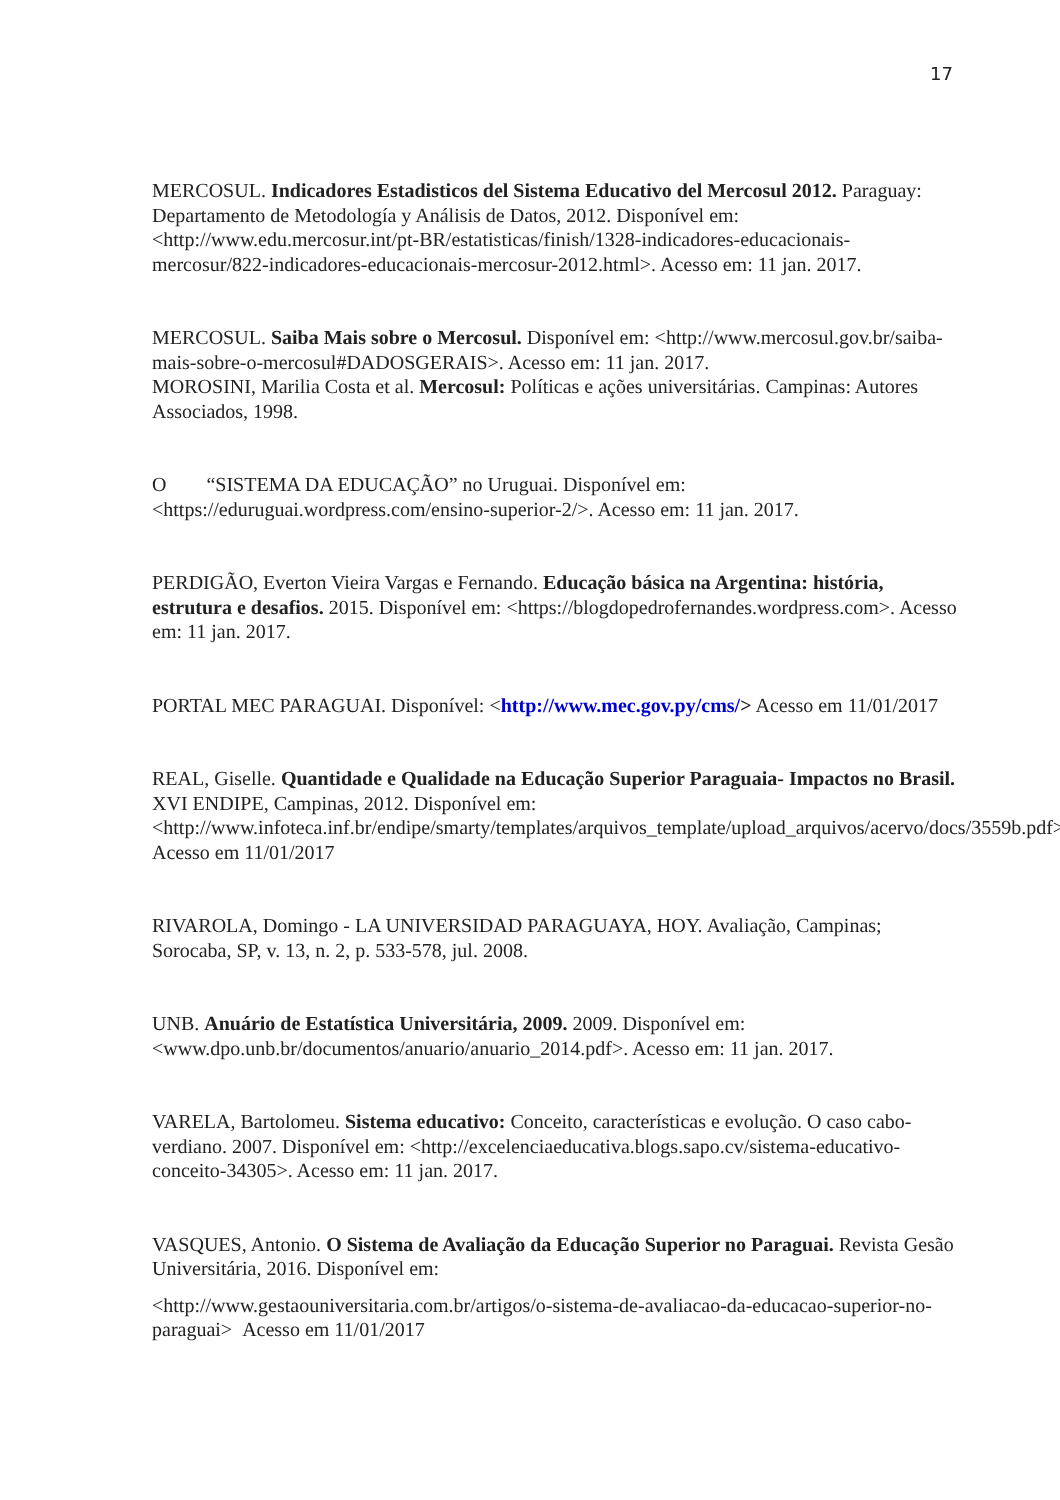17
MERCOSUL. Indicadores Estadisticos del Sistema Educativo del Mercosul 2012. Paraguay: Departamento de Metodología y Análisis de Datos, 2012. Disponível em: <http://www.edu.mercosur.int/pt-BR/estatisticas/finish/1328-indicadores-educacionais-mercosur/822-indicadores-educacionais-mercosur-2012.html>. Acesso em: 11 jan. 2017.
MERCOSUL. Saiba Mais sobre o Mercosul. Disponível em: <http://www.mercosul.gov.br/saiba-mais-sobre-o-mercosul#DADOSGERAIS>. Acesso em: 11 jan. 2017.
MOROSINI, Marilia Costa et al. Mercosul: Políticas e ações universitárias. Campinas: Autores Associados, 1998.
O “SISTEMA DA EDUCAÇÃO” no Uruguai. Disponível em: <https://eduruguai.wordpress.com/ensino-superior-2/>. Acesso em: 11 jan. 2017.
PERDIGÃO, Everton Vieira Vargas e Fernando. Educação básica na Argentina: história, estrutura e desafios. 2015. Disponível em: <https://blogdopedrofernandes.wordpress.com>. Acesso em: 11 jan. 2017.
PORTAL MEC PARAGUAI. Disponível: <http://www.mec.gov.py/cms/> Acesso em 11/01/2017
REAL, Giselle. Quantidade e Qualidade na Educação Superior Paraguaia- Impactos no Brasil. XVI ENDIPE, Campinas, 2012. Disponível em: <http://www.infoteca.inf.br/endipe/smarty/templates/arquivos_template/upload_arquivos/acervo/docs/3559b.pdf> Acesso em 11/01/2017
RIVAROLA, Domingo - LA UNIVERSIDAD PARAGUAYA, HOY. Avaliação, Campinas; Sorocaba, SP, v. 13, n. 2, p. 533-578, jul. 2008.
UNB. Anuário de Estatística Universitária, 2009. 2009. Disponível em: <www.dpo.unb.br/documentos/anuario/anuario_2014.pdf>. Acesso em: 11 jan. 2017.
VARELA, Bartolomeu. Sistema educativo: Conceito, características e evolução. O caso cabo-verdiano. 2007. Disponível em: <http://excelenciaeducativa.blogs.sapo.cv/sistema-educativo-conceito-34305>. Acesso em: 11 jan. 2017.
VASQUES, Antonio. O Sistema de Avaliação da Educação Superior no Paraguai. Revista Gesão Universitária, 2016. Disponível em:
<http://www.gestaouniversitaria.com.br/artigos/o-sistema-de-avaliacao-da-educacao-superior-no-paraguai> Acesso em 11/01/2017